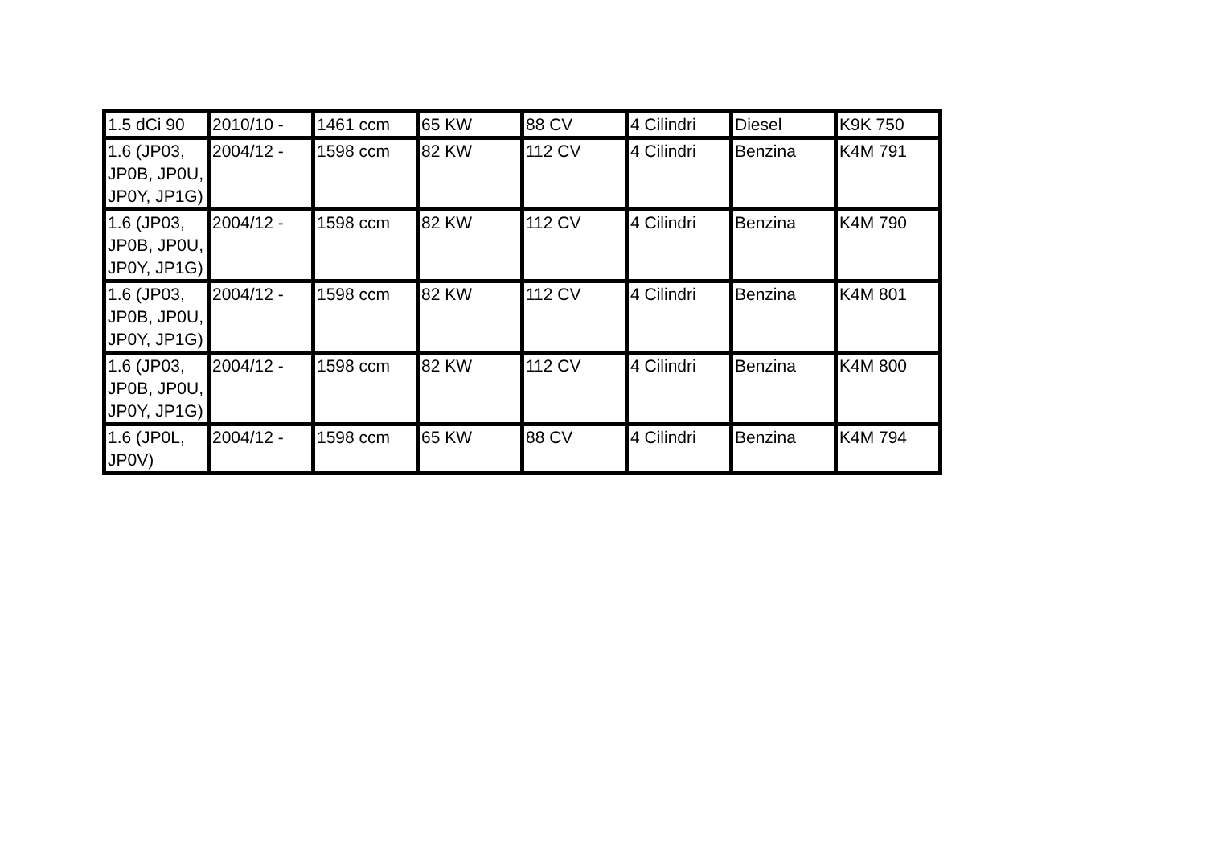| 1.5 dCi 90 | 2010/10 - | 1461 ccm | 65 KW | 88 CV | 4 Cilindri | Diesel | K9K 750 |
| 1.6 (JP03, JP0B, JP0U, JP0Y, JP1G) | 2004/12 - | 1598 ccm | 82 KW | 112 CV | 4 Cilindri | Benzina | K4M 791 |
| 1.6 (JP03, JP0B, JP0U, JP0Y, JP1G) | 2004/12 - | 1598 ccm | 82 KW | 112 CV | 4 Cilindri | Benzina | K4M 790 |
| 1.6 (JP03, JP0B, JP0U, JP0Y, JP1G) | 2004/12 - | 1598 ccm | 82 KW | 112 CV | 4 Cilindri | Benzina | K4M 801 |
| 1.6 (JP03, JP0B, JP0U, JP0Y, JP1G) | 2004/12 - | 1598 ccm | 82 KW | 112 CV | 4 Cilindri | Benzina | K4M 800 |
| 1.6 (JP0L, JP0V) | 2004/12 - | 1598 ccm | 65 KW | 88 CV | 4 Cilindri | Benzina | K4M 794 |